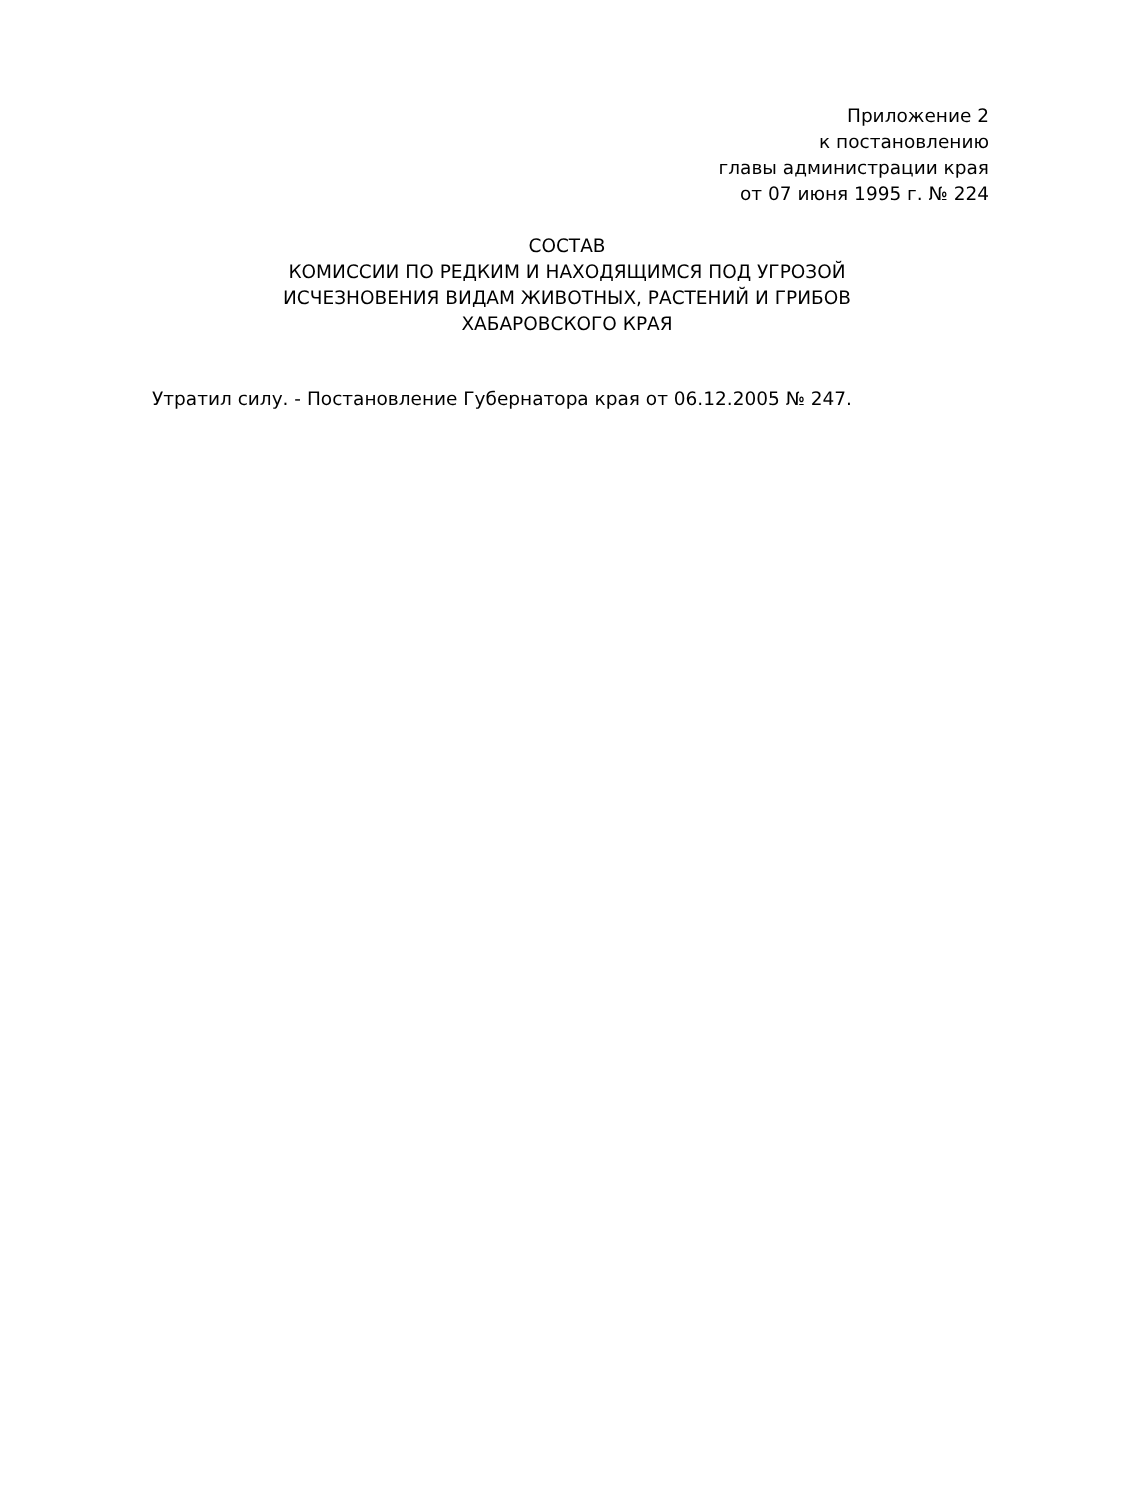Приложение 2
к постановлению
главы администрации края
от 07 июня 1995 г. № 224
СОСТАВ
КОМИССИИ ПО РЕДКИМ И НАХОДЯЩИМСЯ ПОД УГРОЗОЙ
ИСЧЕЗНОВЕНИЯ ВИДАМ ЖИВОТНЫХ, РАСТЕНИЙ И ГРИБОВ
ХАБАРОВСКОГО КРАЯ
Утратил силу. - Постановление Губернатора края от 06.12.2005 № 247.